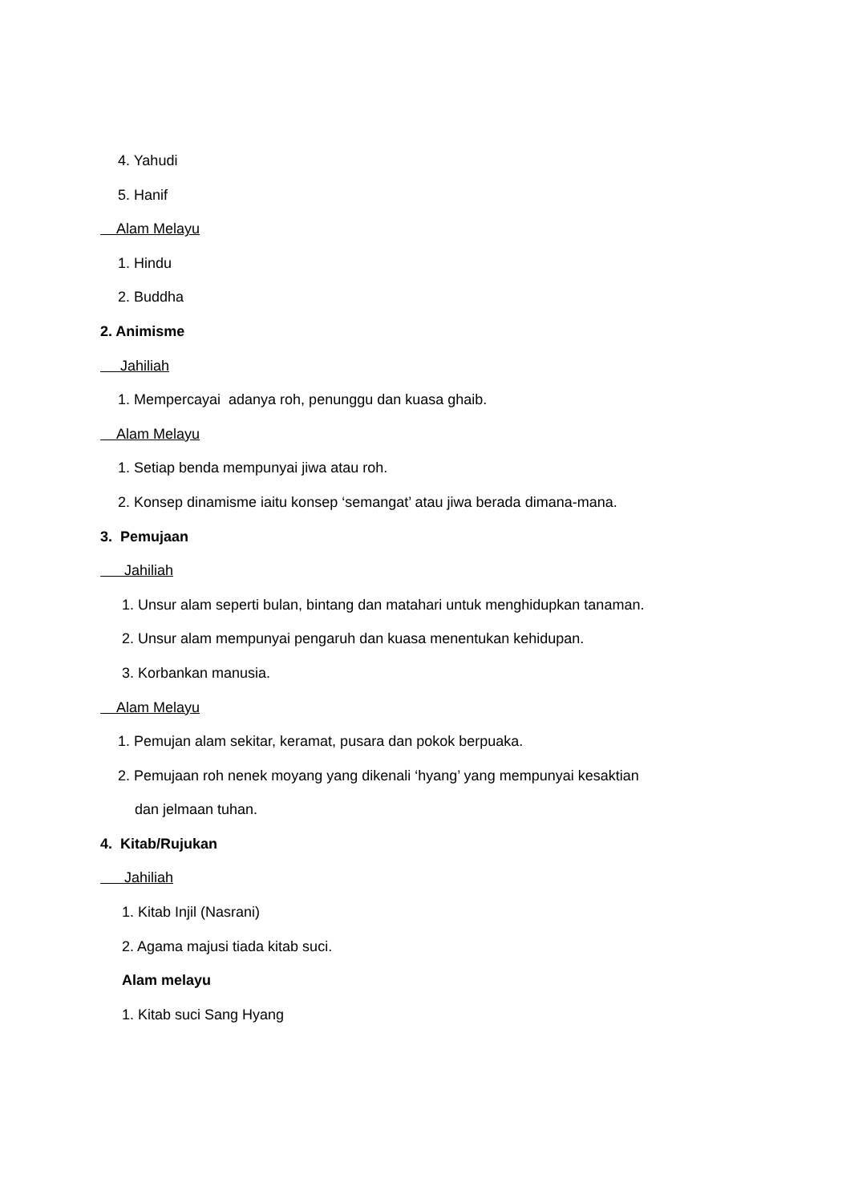4. Yahudi
5. Hanif
Alam Melayu
1. Hindu
2. Buddha
2. Animisme
Jahiliah
1. Mempercayai adanya roh, penunggu dan kuasa ghaib.
Alam Melayu
1. Setiap benda mempunyai jiwa atau roh.
2. Konsep dinamisme iaitu konsep ‘semangat’ atau jiwa berada dimana-mana.
3. Pemujaan
Jahiliah
1. Unsur alam seperti bulan, bintang dan matahari untuk menghidupkan tanaman.
2. Unsur alam mempunyai pengaruh dan kuasa menentukan kehidupan.
3. Korbankan manusia.
Alam Melayu
1. Pemujan alam sekitar, keramat, pusara dan pokok berpuaka.
2. Pemujaan roh nenek moyang yang dikenali ‘hyang’ yang mempunyai kesaktian
dan jelmaan tuhan.
4. Kitab/Rujukan
Jahiliah
1. Kitab Injil (Nasrani)
2. Agama majusi tiada kitab suci.
Alam melayu
1. Kitab suci Sang Hyang